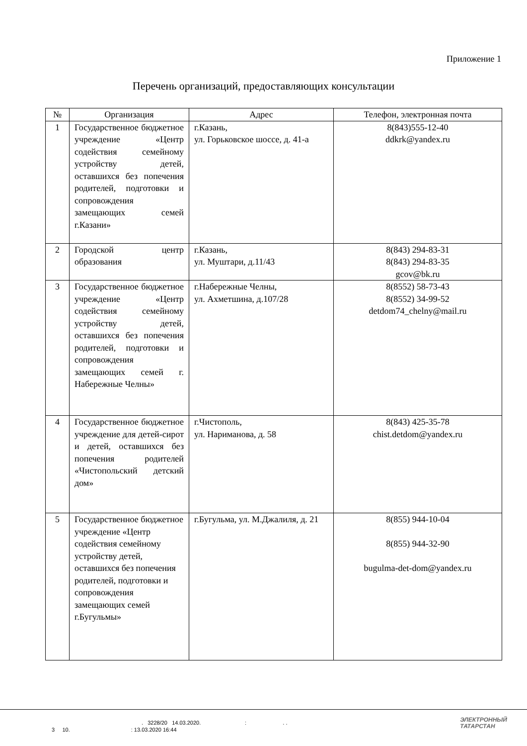Приложение 1
Перечень организаций, предоставляющих консультации
| № | Организация | Адрес | Телефон, электронная почта |
| --- | --- | --- | --- |
| 1 | Государственное бюджетное учреждение «Центр содействия семейному устройству детей, оставшихся без попечения родителей, подготовки и сопровождения замещающих семей г.Казани» | г.Казань, ул. Горьковское шоссе, д. 41-а | 8(843)555-12-40 ddkrk@yandex.ru |
| 2 | Городской центр образования | г.Казань, ул. Муштари, д.11/43 | 8(843) 294-83-31 8(843) 294-83-35 gcov@bk.ru |
| 3 | Государственное бюджетное учреждение «Центр содействия семейному устройству детей, оставшихся без попечения родителей, подготовки и сопровождения замещающих семей г. Набережные Челны» | г.Набережные Челны, ул. Ахметшина, д.107/28 | 8(8552) 58-73-43 8(8552) 34-99-52 detdom74_chelny@mail.ru |
| 4 | Государственное бюджетное учреждение для детей-сирот и детей, оставшихся без попечения родителей «Чистопольский детский дом» | г.Чистополь, ул. Нариманова, д. 58 | 8(843) 425-35-78 chist.detdom@yandex.ru |
| 5 | Государственное бюджетное учреждение «Центр содействия семейному устройству детей, оставшихся без попечения родителей, подготовки и сопровождения замещающих семей г.Бугульмы» | г.Бугульма, ул. М.Джалиля, д. 21 | 8(855) 944-10-04 8(855) 944-32-90 bugulma-det-dom@yandex.ru |
. 3228/20 14.03.2020. : . .
3 10. : 13.03.2020 16:44
ЭЛЕКТРОННЫЙ
ТАТАРСТАН